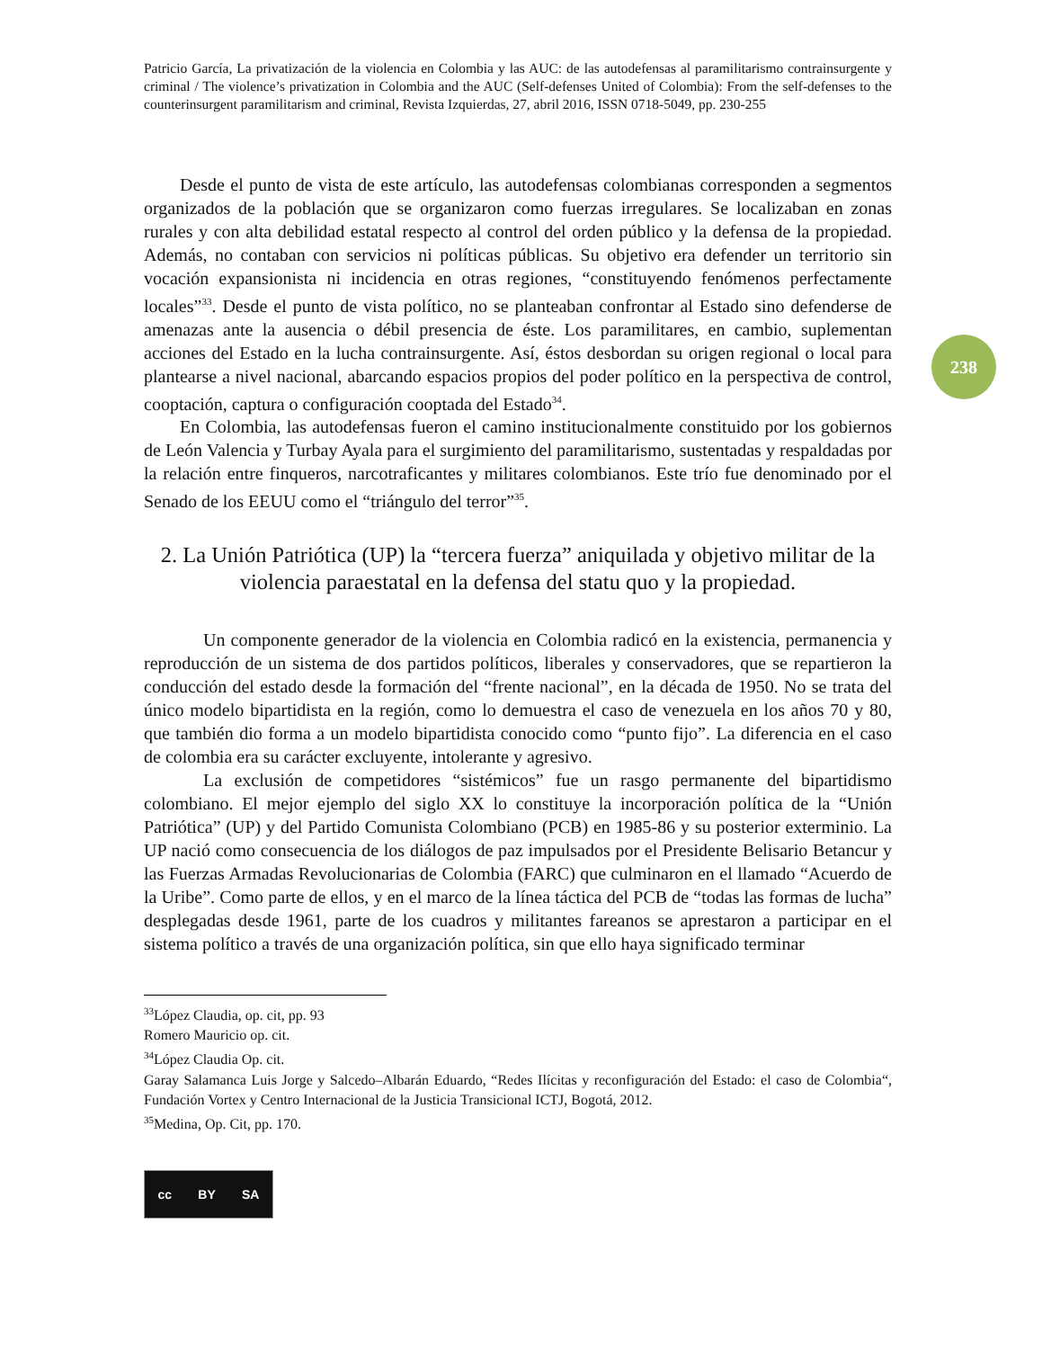238
Patricio García, La privatización de la violencia en Colombia y las AUC: de las autodefensas al paramilitarismo contrainsurgente y criminal / The violence’s privatization in Colombia and the AUC (Self-defenses United of Colombia): From the self-defenses to the counterinsurgent paramilitarism and criminal, Revista Izquierdas, 27, abril 2016, ISSN 0718-5049, pp. 230-255
Desde el punto de vista de este artículo, las autodefensas colombianas corresponden a segmentos organizados de la población que se organizaron como fuerzas irregulares. Se localizaban en zonas rurales y con alta debilidad estatal respecto al control del orden público y la defensa de la propiedad. Además, no contaban con servicios ni políticas públicas. Su objetivo era defender un territorio sin vocación expansionista ni incidencia en otras regiones, “constituyendo fenómenos perfectamente locales”<sup>33</sup>. Desde el punto de vista político, no se planteaban confrontar al Estado sino defenderse de amenazas ante la ausencia o débil presencia de éste. Los paramilitares, en cambio, suplementan acciones del Estado en la lucha contrainsurgente. Así, éstos desbordan su origen regional o local para plantearse a nivel nacional, abarcando espacios propios del poder político en la perspectiva de control, cooptación, captura o configuración cooptada del Estado<sup>34</sup>.
En Colombia, las autodefensas fueron el camino institucionalmente constituido por los gobiernos de León Valencia y Turbay Ayala para el surgimiento del paramilitarismo, sustentadas y respaldadas por la relación entre finqueros, narcotraficantes y militares colombianos. Este trío fue denominado por el Senado de los EEUU como el “triángulo del terror”<sup>35</sup>.
2. La Unión Patriótica (UP) la “tercera fuerza” aniquilada y objetivo militar de la violencia paraestatal en la defensa del statu quo y la propiedad.
Un componente generador de la violencia en Colombia radicó en la existencia, permanencia y reproducción de un sistema de dos partidos políticos, liberales y conservadores, que se repartieron la conducción del estado desde la formación del “frente nacional”, en la década de 1950. No se trata del único modelo bipartidista en la región, como lo demuestra el caso de venezuela en los años 70 y 80, que también dio forma a un modelo bipartidista conocido como “punto fijo”. La diferencia en el caso de colombia era su carácter excluyente, intolerante y agresivo.
La exclusión de competidores “sistémicos” fue un rasgo permanente del bipartidismo colombiano. El mejor ejemplo del siglo XX lo constituye la incorporación política de la “Unión Patriótica” (UP) y del Partido Comunista Colombiano (PCB) en 1985-86 y su posterior exterminio. La UP nació como consecuencia de los diálogos de paz impulsados por el Presidente Belisario Betancur y las Fuerzas Armadas Revolucionarias de Colombia (FARC) que culminaron en el llamado “Acuerdo de la Uribe”. Como parte de ellos, y en el marco de la línea táctica del PCB de “todas las formas de lucha” desplegadas desde 1961, parte de los cuadros y militantes fareanos se aprestaron a participar en el sistema político a través de una organización política, sin que ello haya significado terminar
<sup>33</sup> López Claudia, op. cit, pp. 93
Romero Mauricio op. cit.
<sup>34</sup> López Claudia Op. cit.
Garay Salamanca Luis Jorge y Salcedo–Albarán Eduardo, “Redes Ilícitas y reconfiguración del Estado: el caso de Colombia“, Fundación Vortex y Centro Internacional de la Justicia Transicional ICTJ, Bogotá, 2012.
<sup>35</sup> Medina, Op. Cit, pp. 170.
cc BY SA